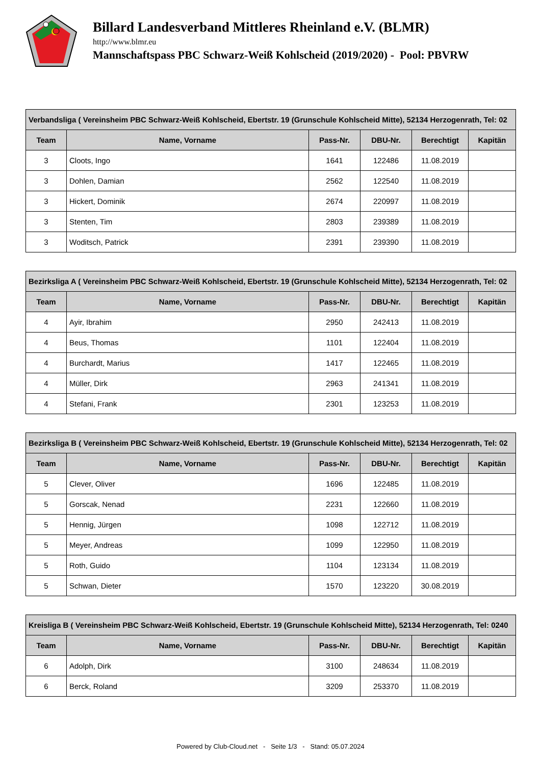Billard Landesverband Mittleres Rheinland e.V. (BLMR)
http://www.blmr.eu
Mannschaftspass PBC Schwarz-Weiß Kohlscheid (2019/2020) - Pool: PBVRW
| Verbandsliga ( Vereinsheim PBC Schwarz-Weiß Kohlscheid, Ebertstr. 19 (Grunschule Kohlscheid Mitte), 52134 Herzogenrath, Tel: 02 | | | | | |
| --- | --- | --- | --- | --- | --- |
| Team | Name, Vorname | Pass-Nr. | DBU-Nr. | Berechtigt | Kapitän |
| 3 | Cloots, Ingo | 1641 | 122486 | 11.08.2019 | |
| 3 | Dohlen, Damian | 2562 | 122540 | 11.08.2019 | |
| 3 | Hickert, Dominik | 2674 | 220997 | 11.08.2019 | |
| 3 | Stenten, Tim | 2803 | 239389 | 11.08.2019 | |
| 3 | Woditsch, Patrick | 2391 | 239390 | 11.08.2019 | |
| Bezirksliga A ( Vereinsheim PBC Schwarz-Weiß Kohlscheid, Ebertstr. 19 (Grunschule Kohlscheid Mitte), 52134 Herzogenrath, Tel: 02 | | | | | |
| --- | --- | --- | --- | --- | --- |
| Team | Name, Vorname | Pass-Nr. | DBU-Nr. | Berechtigt | Kapitän |
| 4 | Ayir, Ibrahim | 2950 | 242413 | 11.08.2019 | |
| 4 | Beus, Thomas | 1101 | 122404 | 11.08.2019 | |
| 4 | Burchardt, Marius | 1417 | 122465 | 11.08.2019 | |
| 4 | Müller, Dirk | 2963 | 241341 | 11.08.2019 | |
| 4 | Stefani, Frank | 2301 | 123253 | 11.08.2019 | |
| Bezirksliga B ( Vereinsheim PBC Schwarz-Weiß Kohlscheid, Ebertstr. 19 (Grunschule Kohlscheid Mitte), 52134 Herzogenrath, Tel: 02 | | | | | |
| --- | --- | --- | --- | --- | --- |
| Team | Name, Vorname | Pass-Nr. | DBU-Nr. | Berechtigt | Kapitän |
| 5 | Clever, Oliver | 1696 | 122485 | 11.08.2019 | |
| 5 | Gorscak, Nenad | 2231 | 122660 | 11.08.2019 | |
| 5 | Hennig, Jürgen | 1098 | 122712 | 11.08.2019 | |
| 5 | Meyer, Andreas | 1099 | 122950 | 11.08.2019 | |
| 5 | Roth, Guido | 1104 | 123134 | 11.08.2019 | |
| 5 | Schwan, Dieter | 1570 | 123220 | 30.08.2019 | |
| Kreisliga B ( Vereinsheim PBC Schwarz-Weiß Kohlscheid, Ebertstr. 19 (Grunschule Kohlscheid Mitte), 52134 Herzogenrath, Tel: 0240 | | | | | |
| --- | --- | --- | --- | --- | --- |
| Team | Name, Vorname | Pass-Nr. | DBU-Nr. | Berechtigt | Kapitän |
| 6 | Adolph, Dirk | 3100 | 248634 | 11.08.2019 | |
| 6 | Berck, Roland | 3209 | 253370 | 11.08.2019 | |
Powered by Club-Cloud.net - Seite 1/3 - Stand: 05.07.2024